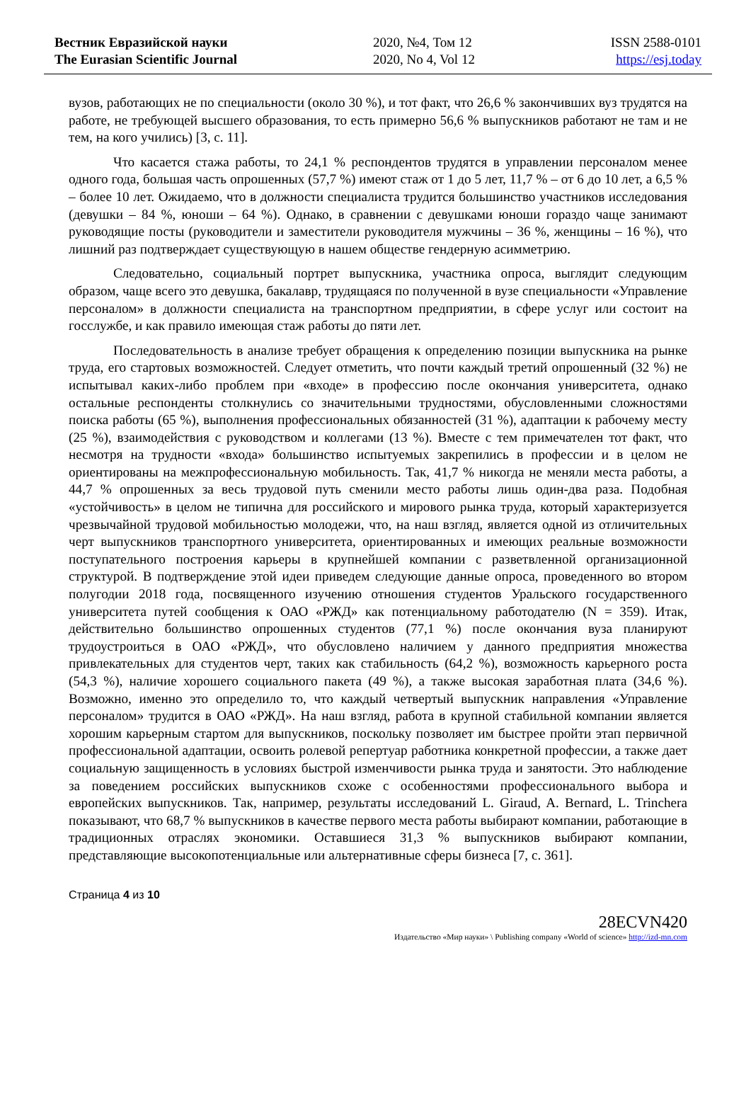Вестник Евразийской науки
The Eurasian Scientific Journal
2020, №4, Том 12
2020, No 4, Vol 12
ISSN 2588-0101
https://esj.today
вузов, работающих не по специальности (около 30 %), и тот факт, что 26,6 % закончивших вуз трудятся на работе, не требующей высшего образования, то есть примерно 56,6 % выпускников работают не там и не тем, на кого учились) [3, с. 11].
Что касается стажа работы, то 24,1 % респондентов трудятся в управлении персоналом менее одного года, большая часть опрошенных (57,7 %) имеют стаж от 1 до 5 лет, 11,7 % – от 6 до 10 лет, а 6,5 % – более 10 лет. Ожидаемо, что в должности специалиста трудится большинство участников исследования (девушки – 84 %, юноши – 64 %). Однако, в сравнении с девушками юноши гораздо чаще занимают руководящие посты (руководители и заместители руководителя мужчины – 36 %, женщины – 16 %), что лишний раз подтверждает существующую в нашем обществе гендерную асимметрию.
Следовательно, социальный портрет выпускника, участника опроса, выглядит следующим образом, чаще всего это девушка, бакалавр, трудящаяся по полученной в вузе специальности «Управление персоналом» в должности специалиста на транспортном предприятии, в сфере услуг или состоит на госслужбе, и как правило имеющая стаж работы до пяти лет.
Последовательность в анализе требует обращения к определению позиции выпускника на рынке труда, его стартовых возможностей. Следует отметить, что почти каждый третий опрошенный (32 %) не испытывал каких-либо проблем при «входе» в профессию после окончания университета, однако остальные респонденты столкнулись со значительными трудностями, обусловленными сложностями поиска работы (65 %), выполнения профессиональных обязанностей (31 %), адаптации к рабочему месту (25 %), взаимодействия с руководством и коллегами (13 %). Вместе с тем примечателен тот факт, что несмотря на трудности «входа» большинство испытуемых закрепились в профессии и в целом не ориентированы на межпрофессиональную мобильность. Так, 41,7 % никогда не меняли места работы, а 44,7 % опрошенных за весь трудовой путь сменили место работы лишь один-два раза. Подобная «устойчивость» в целом не типична для российского и мирового рынка труда, который характеризуется чрезвычайной трудовой мобильностью молодежи, что, на наш взгляд, является одной из отличительных черт выпускников транспортного университета, ориентированных и имеющих реальные возможности поступательного построения карьеры в крупнейшей компании с разветвленной организационной структурой. В подтверждение этой идеи приведем следующие данные опроса, проведенного во втором полугодии 2018 года, посвященного изучению отношения студентов Уральского государственного университета путей сообщения к ОАО «РЖД» как потенциальному работодателю (N = 359). Итак, действительно большинство опрошенных студентов (77,1 %) после окончания вуза планируют трудоустроиться в ОАО «РЖД», что обусловлено наличием у данного предприятия множества привлекательных для студентов черт, таких как стабильность (64,2 %), возможность карьерного роста (54,3 %), наличие хорошего социального пакета (49 %), а также высокая заработная плата (34,6 %). Возможно, именно это определило то, что каждый четвертый выпускник направления «Управление персоналом» трудится в ОАО «РЖД». На наш взгляд, работа в крупной стабильной компании является хорошим карьерным стартом для выпускников, поскольку позволяет им быстрее пройти этап первичной профессиональной адаптации, освоить ролевой репертуар работника конкретной профессии, а также дает социальную защищенность в условиях быстрой изменчивости рынка труда и занятости. Это наблюдение за поведением российских выпускников схоже с особенностями профессионального выбора и европейских выпускников. Так, например, результаты исследований L. Giraud, A. Bernard, L. Trinchera показывают, что 68,7 % выпускников в качестве первого места работы выбирают компании, работающие в традиционных отраслях экономики. Оставшиеся 31,3 % выпускников выбирают компании, представляющие высокопотенциальные или альтернативные сферы бизнеса [7, с. 361].
Страница 4 из 10
28ECVN420
Издательство «Мир науки» \ Publishing company «World of science» http://izd-mn.com